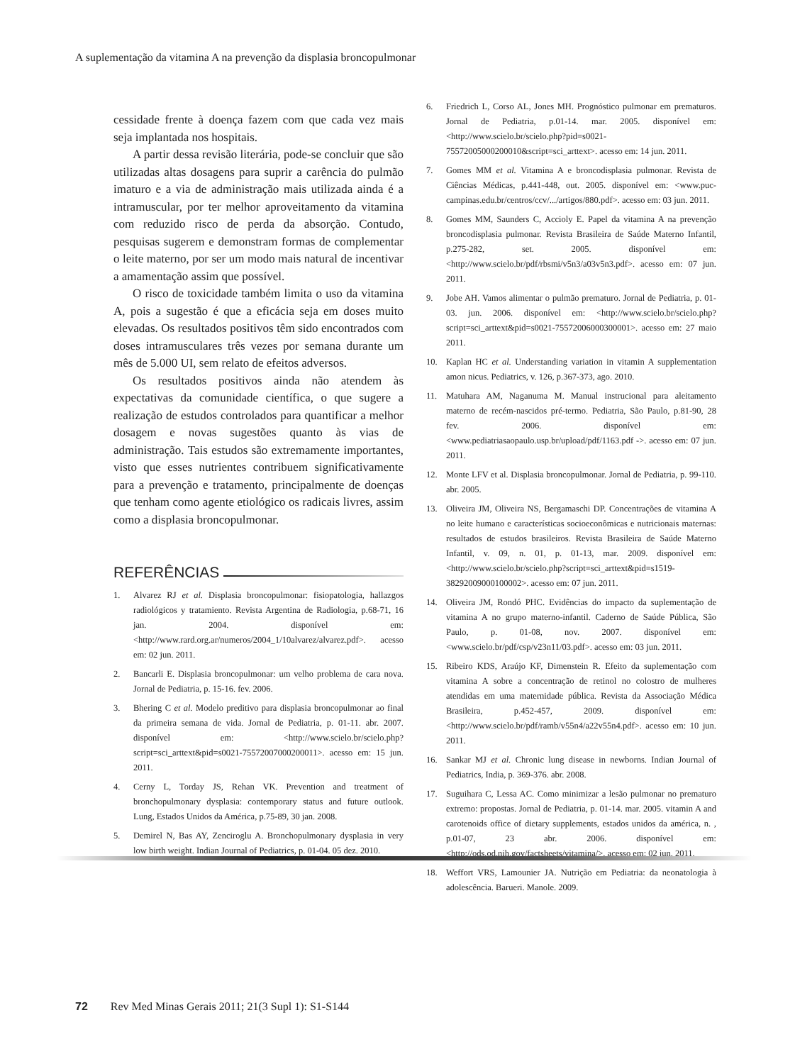A suplementação da vitamina A na prevenção da displasia broncopulmonar
cessidade frente à doença fazem com que cada vez mais seja implantada nos hospitais.
A partir dessa revisão literária, pode-se concluir que são utilizadas altas dosagens para suprir a carência do pulmão imaturo e a via de administração mais utilizada ainda é a intramuscular, por ter melhor aproveitamento da vitamina com reduzido risco de perda da absorção. Contudo, pesquisas sugerem e demonstram formas de complementar o leite materno, por ser um modo mais natural de incentivar a amamentação assim que possível.
O risco de toxicidade também limita o uso da vitamina A, pois a sugestão é que a eficácia seja em doses muito elevadas. Os resultados positivos têm sido encontrados com doses intramusculares três vezes por semana durante um mês de 5.000 UI, sem relato de efeitos adversos.
Os resultados positivos ainda não atendem às expectativas da comunidade científica, o que sugere a realização de estudos controlados para quantificar a melhor dosagem e novas sugestões quanto às vias de administração. Tais estudos são extremamente importantes, visto que esses nutrientes contribuem significativamente para a prevenção e tratamento, principalmente de doenças que tenham como agente etiológico os radicais livres, assim como a displasia broncopulmonar.
REFERÊNCIAS
1. Alvarez RJ et al. Displasia broncopulmonar: fisiopatologia, hallazgos radiológicos y tratamiento. Revista Argentina de Radiologia, p.68-71, 16 jan. 2004. disponível em: <http://www.rard.org.ar/numeros/2004_1/10alvarez/alvarez.pdf>. acesso em: 02 jun. 2011.
2. Bancarli E. Displasia broncopulmonar: um velho problema de cara nova. Jornal de Pediatria, p. 15-16. fev. 2006.
3. Bhering C et al. Modelo preditivo para displasia broncopulmonar ao final da primeira semana de vida. Jornal de Pediatria, p. 01-11. abr. 2007. disponível em: <http://www.scielo.br/scielo.php?script=sci_arttext&pid=s0021-75572007000200011>. acesso em: 15 jun. 2011.
4. Cerny L, Torday JS, Rehan VK. Prevention and treatment of bronchopulmonary dysplasia: contemporary status and future outlook. Lung, Estados Unidos da América, p.75-89, 30 jan. 2008.
5. Demirel N, Bas AY, Zenciroglu A. Bronchopulmonary dysplasia in very low birth weight. Indian Journal of Pediatrics, p. 01-04. 05 dez. 2010.
6. Friedrich L, Corso AL, Jones MH. Prognóstico pulmonar em prematuros. Jornal de Pediatria, p.01-14. mar. 2005. disponível em: <http://www.scielo.br/scielo.php?pid=s0021-75572005000200010&script=sci_arttext>. acesso em: 14 jun. 2011.
7. Gomes MM et al. Vitamina A e broncodisplasia pulmonar. Revista de Ciências Médicas, p.441-448, out. 2005. disponível em: <www.puc-campinas.edu.br/centros/ccv/.../artigos/880.pdf>. acesso em: 03 jun. 2011.
8. Gomes MM, Saunders C, Accioly E. Papel da vitamina A na prevenção broncodisplasia pulmonar. Revista Brasileira de Saúde Materno Infantil, p.275-282, set. 2005. disponível em: <http://www.scielo.br/pdf/rbsmi/v5n3/a03v5n3.pdf>. acesso em: 07 jun. 2011.
9. Jobe AH. Vamos alimentar o pulmão prematuro. Jornal de Pediatria, p. 01-03. jun. 2006. disponível em: <http://www.scielo.br/scielo.php?script=sci_arttext&pid=s0021-75572006000300001>. acesso em: 27 maio 2011.
10. Kaplan HC et al. Understanding variation in vitamin A supplementation amon nicus. Pediatrics, v. 126, p.367-373, ago. 2010.
11. Matuhara AM, Naganuma M. Manual instrucional para aleitamento materno de recém-nascidos pré-termo. Pediatria, São Paulo, p.81-90, 28 fev. 2006. disponível em: <www.pediatriasaopaulo.usp.br/upload/pdf/1163.pdf ->. acesso em: 07 jun. 2011.
12. Monte LFV et al. Displasia broncopulmonar. Jornal de Pediatria, p. 99-110. abr. 2005.
13. Oliveira JM, Oliveira NS, Bergamaschi DP. Concentrações de vitamina A no leite humano e características socioeconômicas e nutricionais maternas: resultados de estudos brasileiros. Revista Brasileira de Saúde Materno Infantil, v. 09, n. 01, p. 01-13, mar. 2009. disponível em: <http://www.scielo.br/scielo.php?script=sci_arttext&pid=s1519-38292009000100002>. acesso em: 07 jun. 2011.
14. Oliveira JM, Rondó PHC. Evidências do impacto da suplementação de vitamina A no grupo materno-infantil. Caderno de Saúde Pública, São Paulo, p. 01-08, nov. 2007. disponível em: <www.scielo.br/pdf/csp/v23n11/03.pdf>. acesso em: 03 jun. 2011.
15. Ribeiro KDS, Araújo KF, Dimenstein R. Efeito da suplementação com vitamina A sobre a concentração de retinol no colostro de mulheres atendidas em uma maternidade pública. Revista da Associação Médica Brasileira, p.452-457, 2009. disponível em: <http://www.scielo.br/pdf/ramb/v55n4/a22v55n4.pdf>. acesso em: 10 jun. 2011.
16. Sankar MJ et al. Chronic lung disease in newborns. Indian Journal of Pediatrics, India, p. 369-376. abr. 2008.
17. Suguihara C, Lessa AC. Como minimizar a lesão pulmonar no prematuro extremo: propostas. Jornal de Pediatria, p. 01-14. mar. 2005. vitamin A and carotenoids office of dietary supplements, estados unidos da américa, n. , p.01-07, 23 abr. 2006. disponível em: <http://ods.od.nih.gov/factsheets/vitamina/>. acesso em: 02 jun. 2011.
18. Weffort VRS, Lamounier JA. Nutrição em Pediatria: da neonatologia à adolescência. Barueri. Manole. 2009.
72 Rev Med Minas Gerais 2011; 21(3 Supl 1): S1-S144